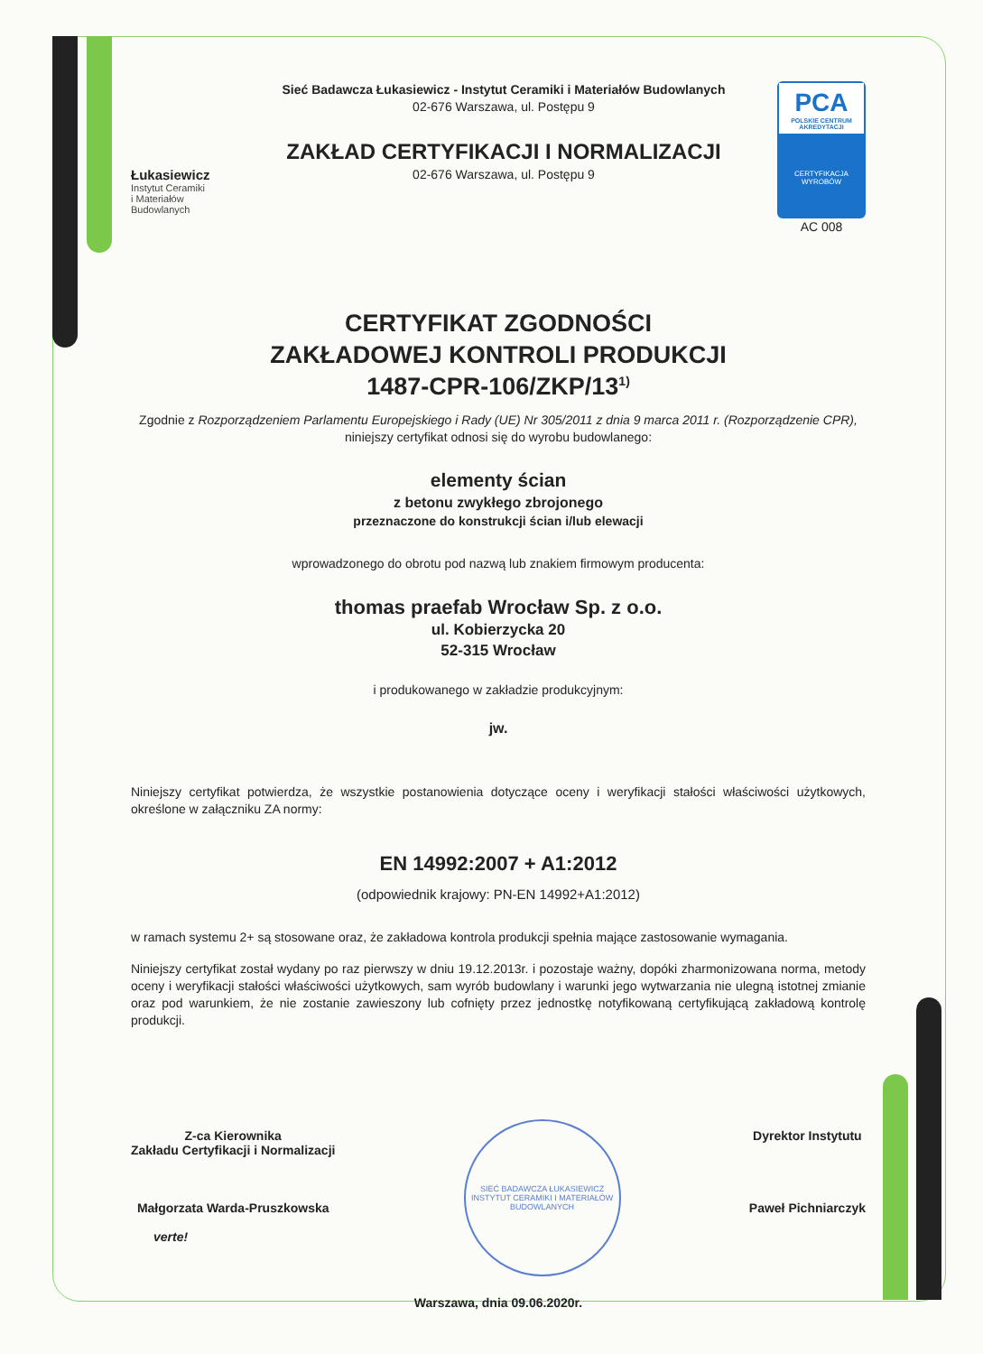Łukasiewicz
Instytut Ceramiki
i Materiałów
Budowlanych
Sieć Badawcza Łukasiewicz - Instytut Ceramiki i Materiałów Budowlanych
02-676 Warszawa, ul. Postępu 9
ZAKŁAD CERTYFIKACJI I NORMALIZACJI
02-676 Warszawa, ul. Postępu 9
PCA
POLSKIE CENTRUM AKREDYTACJI
CERTYFIKACJA WYROBÓW
AC 008
CERTYFIKAT ZGODNOŚCI
ZAKŁADOWEJ KONTROLI PRODUKCJI
1487-CPR-106/ZKP/13<sup>1)</sup>
Zgodnie z Rozporządzeniem Parlamentu Europejskiego i Rady (UE) Nr 305/2011 z dnia 9 marca 2011 r. (Rozporządzenie CPR), niniejszy certyfikat odnosi się do wyrobu budowlanego:
elementy ścian
z betonu zwykłego zbrojonego
przeznaczone do konstrukcji ścian i/lub elewacji
wprowadzonego do obrotu pod nazwą lub znakiem firmowym producenta:
thomas praefab Wrocław Sp. z o.o.
ul. Kobierzycka 20
52-315 Wrocław
i produkowanego w zakładzie produkcyjnym:
jw.
Niniejszy certyfikat potwierdza, że wszystkie postanowienia dotyczące oceny i weryfikacji stałości właściwości użytkowych, określone w załączniku ZA normy:
EN 14992:2007 + A1:2012
(odpowiednik krajowy: PN-EN 14992+A1:2012)
w ramach systemu 2+ są stosowane oraz, że zakładowa kontrola produkcji spełnia mające zastosowanie wymagania.
Niniejszy certyfikat został wydany po raz pierwszy w dniu 19.12.2013r. i pozostaje ważny, dopóki zharmonizowana norma, metody oceny i weryfikacji stałości właściwości użytkowych, sam wyrób budowlany i warunki jego wytwarzania nie ulegną istotnej zmianie oraz pod warunkiem, że nie zostanie zawieszony lub cofnięty przez jednostkę notyfikowaną certyfikującą zakładową kontrolę produkcji.
Z-ca Kierownika
Zakładu Certyfikacji i Normalizacji
Małgorzata Warda-Pruszkowska
verte!
SIEĆ BADAWCZA ŁUKASIEWICZ INSTYTUT CERAMIKI I MATERIAŁÓW BUDOWLANYCH
Dyrektor Instytutu
Paweł Pichniarczyk
Warszawa, dnia 09.06.2020r.